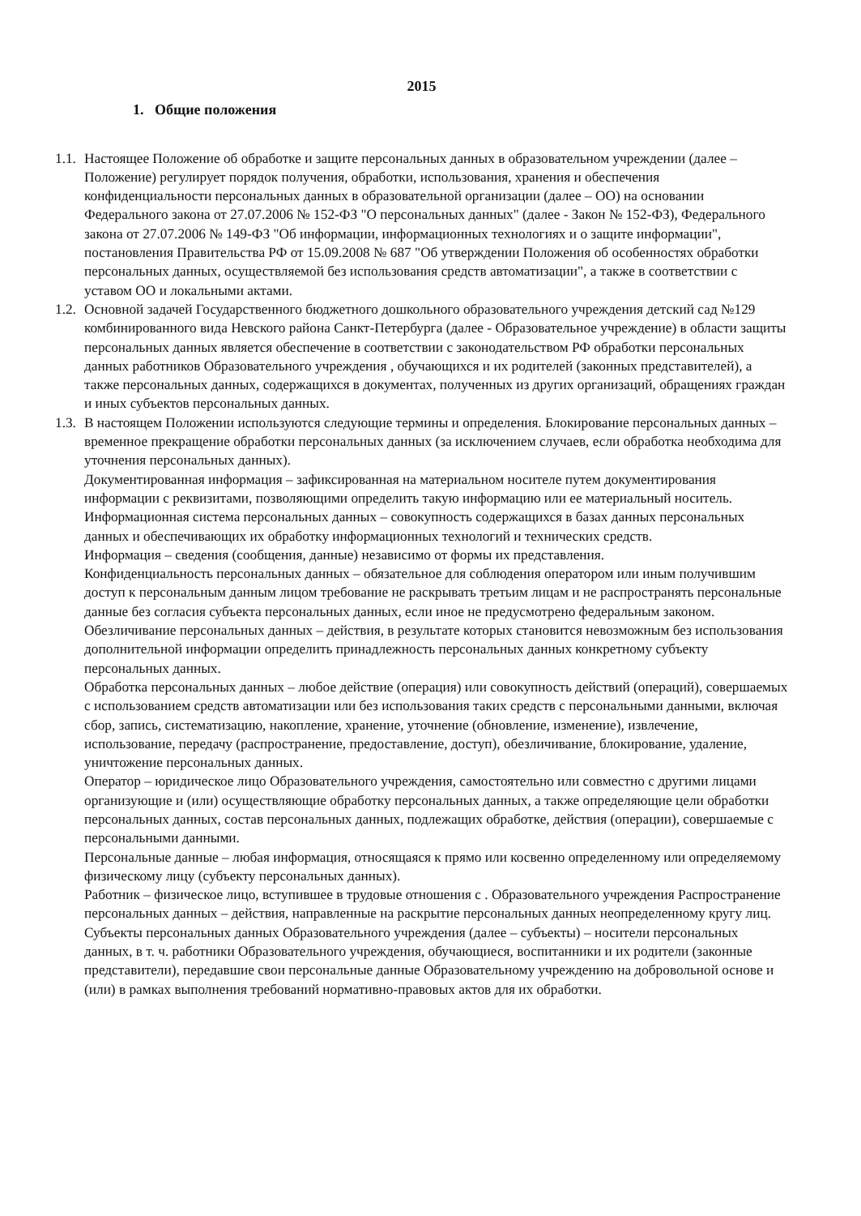2015
1. Общие положения
1.1.
Настоящее Положение об обработке и защите персональных данных в образовательном учреждении (далее – Положение) регулирует порядок получения, обработки, использования, хранения и обеспечения конфиденциальности персональных данных в образовательной организации (далее – ОО) на основании Федерального закона от 27.07.2006 № 152-ФЗ "О персональных данных" (далее - Закон № 152-ФЗ), Федерального закона от 27.07.2006 № 149-ФЗ "Об информации, информационных технологиях и о защите информации", постановления Правительства РФ от 15.09.2008 № 687 "Об утверждении Положения об особенностях обработки персональных данных, осуществляемой без использования средств автоматизации", а также в соответствии с уставом ОО и локальными актами.
1.2.
Основной задачей Государственного бюджетного дошкольного образовательного учреждения детский сад №129 комбинированного вида Невского района Санкт-Петербурга (далее - Образовательное учреждение) в области защиты персональных данных является обеспечение в соответствии с законодательством РФ обработки персональных данных работников Образовательного учреждения , обучающихся и их родителей (законных представителей), а также персональных данных, содержащихся в документах, полученных из других организаций, обращениях граждан и иных субъектов персональных данных.
1.3.
В настоящем Положении используются следующие термины и определения. Блокирование персональных данных – временное прекращение обработки персональных данных (за исключением случаев, если обработка необходима для уточнения персональных данных).
Документированная информация – зафиксированная на материальном носителе путем документирования информации с реквизитами, позволяющими определить такую информацию или ее материальный носитель.
Информационная система персональных данных – совокупность содержащихся в базах данных персональных данных и обеспечивающих их обработку информационных технологий и технических средств.
Информация – сведения (сообщения, данные) независимо от формы их представления.
Конфиденциальность персональных данных – обязательное для соблюдения оператором или иным получившим доступ к персональным данным лицом требование не раскрывать третьим лицам и не распространять персональные данные без согласия субъекта персональных данных, если иное не предусмотрено федеральным законом. Обезличивание персональных данных – действия, в результате которых становится невозможным без использования дополнительной информации определить принадлежность персональных данных конкретному субъекту персональных данных.
Обработка персональных данных – любое действие (операция) или совокупность действий (операций), совершаемых с использованием средств автоматизации или без использования таких средств с персональными данными, включая сбор, запись, систематизацию, накопление, хранение, уточнение (обновление, изменение), извлечение, использование, передачу (распространение, предоставление, доступ), обезличивание, блокирование, удаление, уничтожение персональных данных.
Оператор – юридическое лицо Образовательного учреждения, самостоятельно или совместно с другими лицами организующие и (или) осуществляющие обработку персональных данных, а также определяющие цели обработки персональных данных, состав персональных данных, подлежащих обработке, действия (операции), совершаемые с персональными данными.
Персональные данные – любая информация, относящаяся к прямо или косвенно определенному или определяемому физическому лицу (субъекту персональных данных).
Работник – физическое лицо, вступившее в трудовые отношения с . Образовательного учреждения Распространение персональных данных – действия, направленные на раскрытие персональных данных неопределенному кругу лиц.
Субъекты персональных данных Образовательного учреждения (далее – субъекты) – носители персональных данных, в т. ч. работники Образовательного учреждения, обучающиеся, воспитанники и их родители (законные представители), передавшие свои персональные данные Образовательному учреждению на добровольной основе и (или) в рамках выполнения требований нормативно-правовых актов для их обработки.